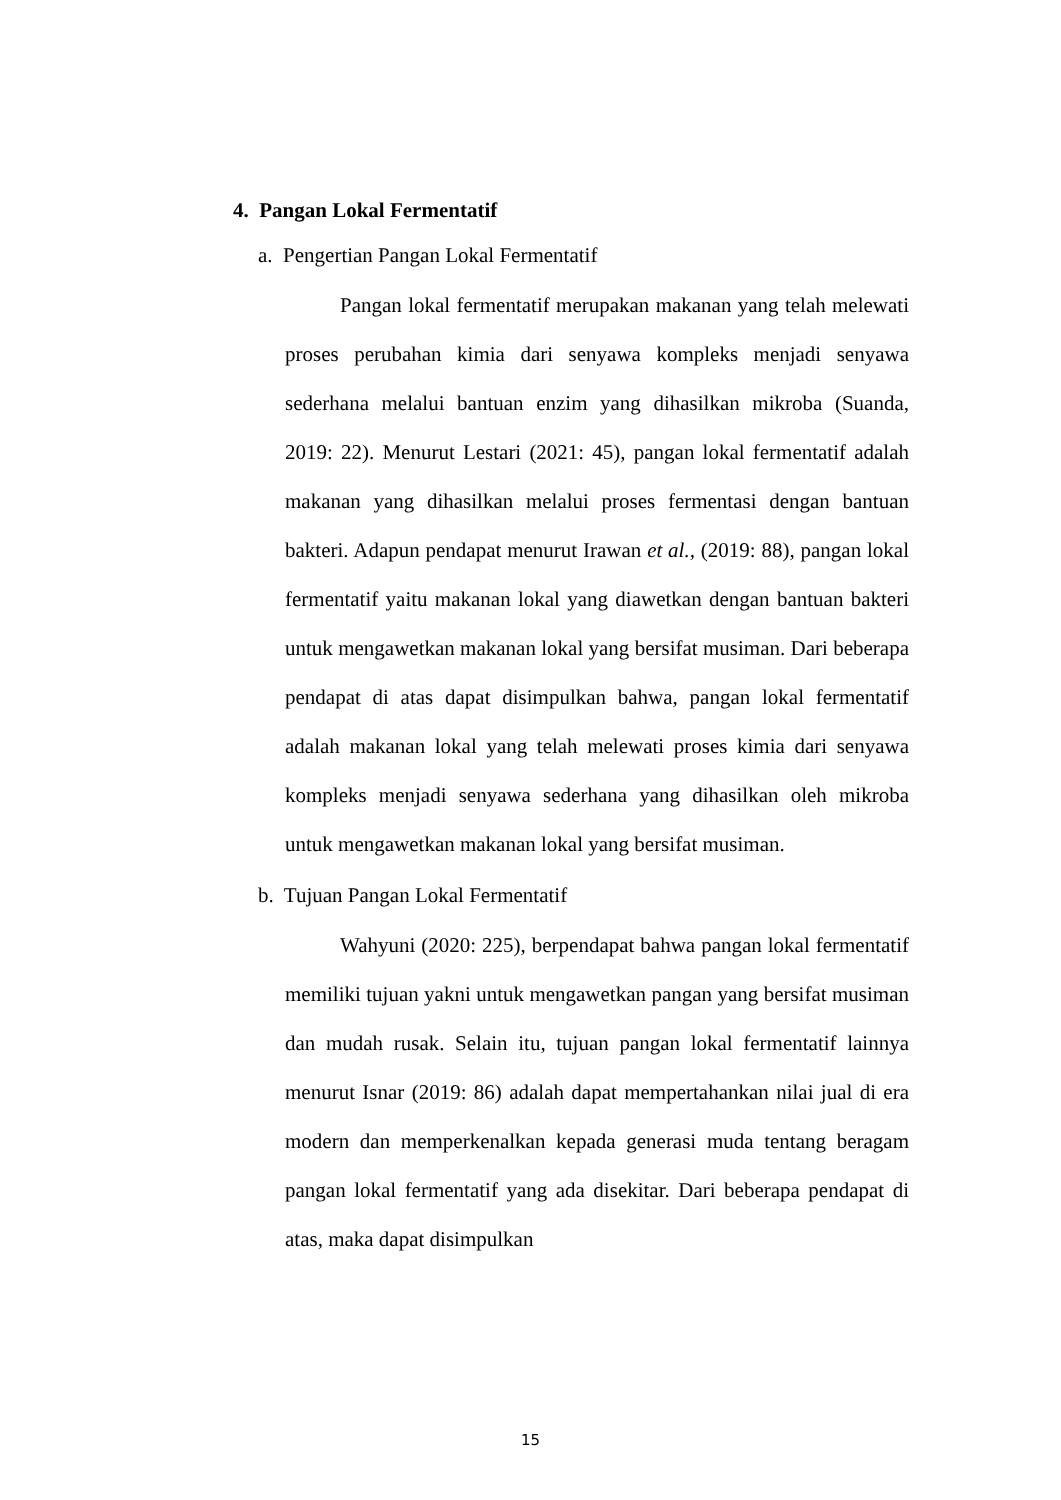4. Pangan Lokal Fermentatif
a. Pengertian Pangan Lokal Fermentatif
Pangan lokal fermentatif merupakan makanan yang telah melewati proses perubahan kimia dari senyawa kompleks menjadi senyawa sederhana melalui bantuan enzim yang dihasilkan mikroba (Suanda, 2019: 22). Menurut Lestari (2021: 45), pangan lokal fermentatif adalah makanan yang dihasilkan melalui proses fermentasi dengan bantuan bakteri. Adapun pendapat menurut Irawan et al., (2019: 88), pangan lokal fermentatif yaitu makanan lokal yang diawetkan dengan bantuan bakteri untuk mengawetkan makanan lokal yang bersifat musiman. Dari beberapa pendapat di atas dapat disimpulkan bahwa, pangan lokal fermentatif adalah makanan lokal yang telah melewati proses kimia dari senyawa kompleks menjadi senyawa sederhana yang dihasilkan oleh mikroba untuk mengawetkan makanan lokal yang bersifat musiman.
b. Tujuan Pangan Lokal Fermentatif
Wahyuni (2020: 225), berpendapat bahwa pangan lokal fermentatif memiliki tujuan yakni untuk mengawetkan pangan yang bersifat musiman dan mudah rusak. Selain itu, tujuan pangan lokal fermentatif lainnya menurut Isnar (2019: 86) adalah dapat mempertahankan nilai jual di era modern dan memperkenalkan kepada generasi muda tentang beragam pangan lokal fermentatif yang ada disekitar. Dari beberapa pendapat di atas, maka dapat disimpulkan
15